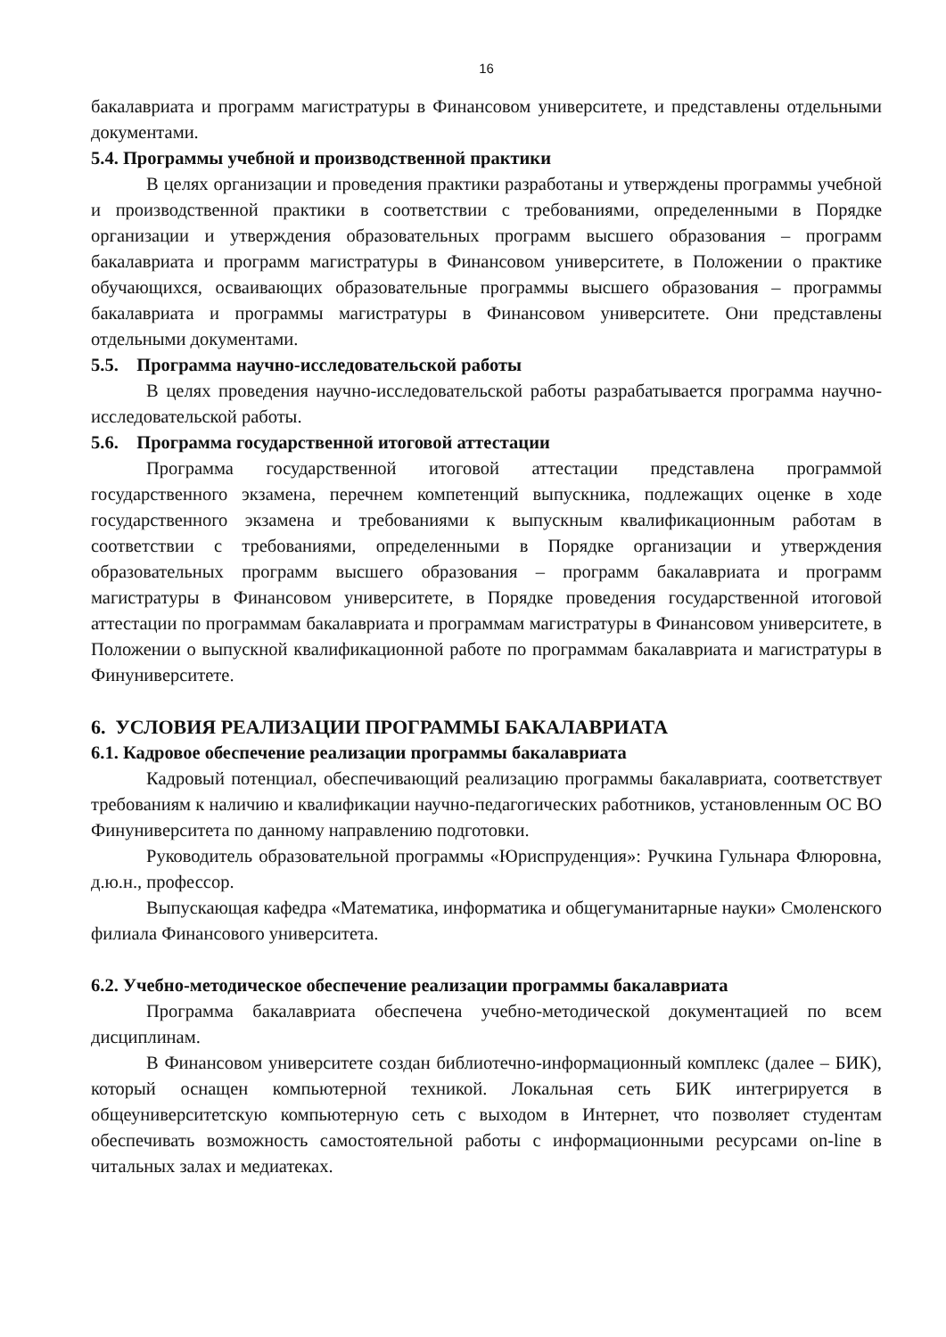16
бакалавриата и программ магистратуры в Финансовом университете, и представлены отдельными документами.
5.4. Программы учебной и производственной практики
В целях организации и проведения практики разработаны и утверждены программы учебной и производственной практики в соответствии с требованиями, определенными в Порядке организации и утверждения образовательных программ высшего образования – программ бакалавриата и программ магистратуры в Финансовом университете, в Положении о практике обучающихся, осваивающих образовательные программы высшего образования – программы бакалавриата и программы магистратуры в Финансовом университете. Они представлены отдельными документами.
5.5. Программа научно-исследовательской работы
В целях проведения научно-исследовательской работы разрабатывается программа научно-исследовательской работы.
5.6. Программа государственной итоговой аттестации
Программа государственной итоговой аттестации представлена программой государственного экзамена, перечнем компетенций выпускника, подлежащих оценке в ходе государственного экзамена и требованиями к выпускным квалификационным работам в соответствии с требованиями, определенными в Порядке организации и утверждения образовательных программ высшего образования – программ бакалавриата и программ магистратуры в Финансовом университете, в Порядке проведения государственной итоговой аттестации по программам бакалавриата и программам магистратуры в Финансовом университете, в Положении о выпускной квалификационной работе по программам бакалавриата и магистратуры в Финуниверситете.
6. УСЛОВИЯ РЕАЛИЗАЦИИ ПРОГРАММЫ БАКАЛАВРИАТА
6.1. Кадровое обеспечение реализации программы бакалавриата
Кадровый потенциал, обеспечивающий реализацию программы бакалавриата, соответствует требованиям к наличию и квалификации научно-педагогических работников, установленным ОС ВО Финуниверситета по данному направлению подготовки.
Руководитель образовательной программы «Юриспруденция»: Ручкина Гульнара Флюровна, д.ю.н., профессор.
Выпускающая кафедра «Математика, информатика и общегуманитарные науки» Смоленского филиала Финансового университета.
6.2. Учебно-методическое обеспечение реализации программы бакалавриата
Программа бакалавриата обеспечена учебно-методической документацией по всем дисциплинам.
В Финансовом университете создан библиотечно-информационный комплекс (далее – БИК), который оснащен компьютерной техникой. Локальная сеть БИК интегрируется в общеуниверситетскую компьютерную сеть с выходом в Интернет, что позволяет студентам обеспечивать возможность самостоятельной работы с информационными ресурсами on-line в читальных залах и медиатеках.